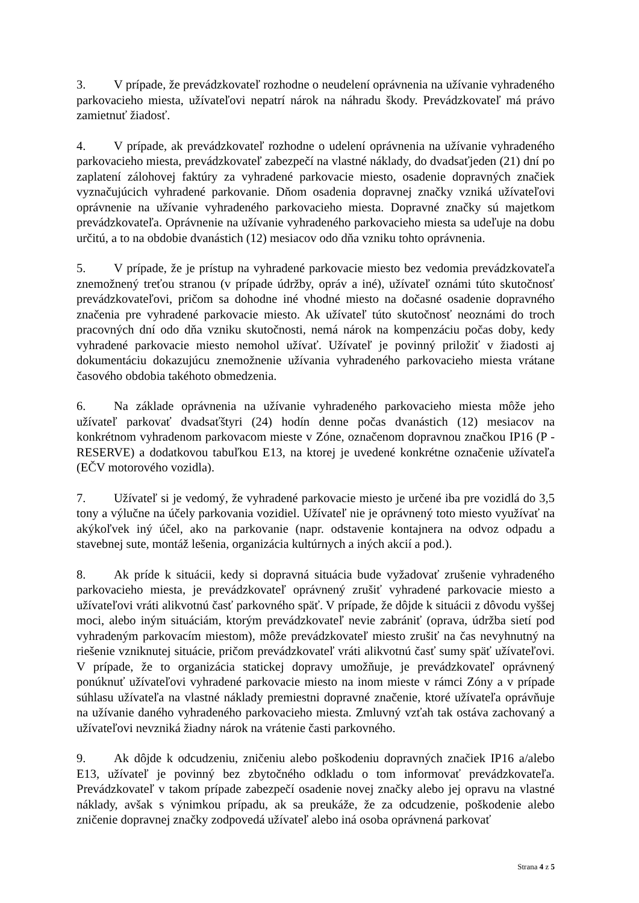3. V prípade, že prevádzkovateľ rozhodne o neudelení oprávnenia na užívanie vyhradeného parkovacieho miesta, užívateľovi nepatrí nárok na náhradu škody. Prevádzkovateľ má právo zamietnuť žiadosť.
4. V prípade, ak prevádzkovateľ rozhodne o udelení oprávnenia na užívanie vyhradeného parkovacieho miesta, prevádzkovateľ zabezpečí na vlastné náklady, do dvadsaťjeden (21) dní po zaplatení zálohovej faktúry za vyhradené parkovacie miesto, osadenie dopravných značiek vyznačujúcich vyhradené parkovanie. Dňom osadenia dopravnej značky vzniká užívateľovi oprávnenie na užívanie vyhradeného parkovacieho miesta. Dopravné značky sú majetkom prevádzkovateľa. Oprávnenie na užívanie vyhradeného parkovacieho miesta sa udeľuje na dobu určitú, a to na obdobie dvanástich (12) mesiacov odo dňa vzniku tohto oprávnenia.
5. V prípade, že je prístup na vyhradené parkovacie miesto bez vedomia prevádzkovateľa znemožnený treťou stranou (v prípade údržby, opráv a iné), užívateľ oznámi túto skutočnosť prevádzkovateľovi, pričom sa dohodne iné vhodné miesto na dočasné osadenie dopravného značenia pre vyhradené parkovacie miesto. Ak užívateľ túto skutočnosť neoznámi do troch pracovných dní odo dňa vzniku skutočnosti, nemá nárok na kompenzáciu počas doby, kedy vyhradené parkovacie miesto nemohol užívať. Užívateľ je povinný priložiť v žiadosti aj dokumentáciu dokazujúcu znemožnenie užívania vyhradeného parkovacieho miesta vrátane časového obdobia takéhoto obmedzenia.
6. Na základe oprávnenia na užívanie vyhradeného parkovacieho miesta môže jeho užívateľ parkovať dvadsaťštyri (24) hodín denne počas dvanástich (12) mesiacov na konkrétnom vyhradenom parkovacom mieste v Zóne, označenom dopravnou značkou IP16 (P - RESERVE) a dodatkovou tabuľkou E13, na ktorej je uvedené konkrétne označenie užívateľa (EČV motorového vozidla).
7. Užívateľ si je vedomý, že vyhradené parkovacie miesto je určené iba pre vozidlá do 3,5 tony a výlučne na účely parkovania vozidiel. Užívateľ nie je oprávnený toto miesto využívať na akýkoľvek iný účel, ako na parkovanie (napr. odstavenie kontajnera na odvoz odpadu a stavebnej sute, montáž lešenia, organizácia kultúrnych a iných akcií a pod.).
8. Ak príde k situácii, kedy si dopravná situácia bude vyžadovať zrušenie vyhradeného parkovacieho miesta, je prevádzkovateľ oprávnený zrušiť vyhradené parkovacie miesto a užívateľovi vráti alikvotnú časť parkovného späť. V prípade, že dôjde k situácii z dôvodu vyššej moci, alebo iným situáciám, ktorým prevádzkovateľ nevie zabrániť (oprava, údržba sietí pod vyhradeným parkovacím miestom), môže prevádzkovateľ miesto zrušiť na čas nevyhnutný na riešenie vzniknutej situácie, pričom prevádzkovateľ vráti alikvotnú časť sumy späť užívateľovi. V prípade, že to organizácia statickej dopravy umožňuje, je prevádzkovateľ oprávnený ponúknuť užívateľovi vyhradené parkovacie miesto na inom mieste v rámci Zóny a v prípade súhlasu užívateľa na vlastné náklady premiestni dopravné značenie, ktoré užívateľa oprávňuje na užívanie daného vyhradeného parkovacieho miesta. Zmluvný vzťah tak ostáva zachovaný a užívateľovi nevzniká žiadny nárok na vrátenie časti parkovného.
9. Ak dôjde k odcudzeniu, zničeniu alebo poškodeniu dopravných značiek IP16 a/alebo E13, užívateľ je povinný bez zbytočného odkladu o tom informovať prevádzkovateľa. Prevádzkovateľ v takom prípade zabezpečí osadenie novej značky alebo jej opravu na vlastné náklady, avšak s výnimkou prípadu, ak sa preukáže, že za odcudzenie, poškodenie alebo zničenie dopravnej značky zodpovedá užívateľ alebo iná osoba oprávnená parkovať
Strana 4 z 5